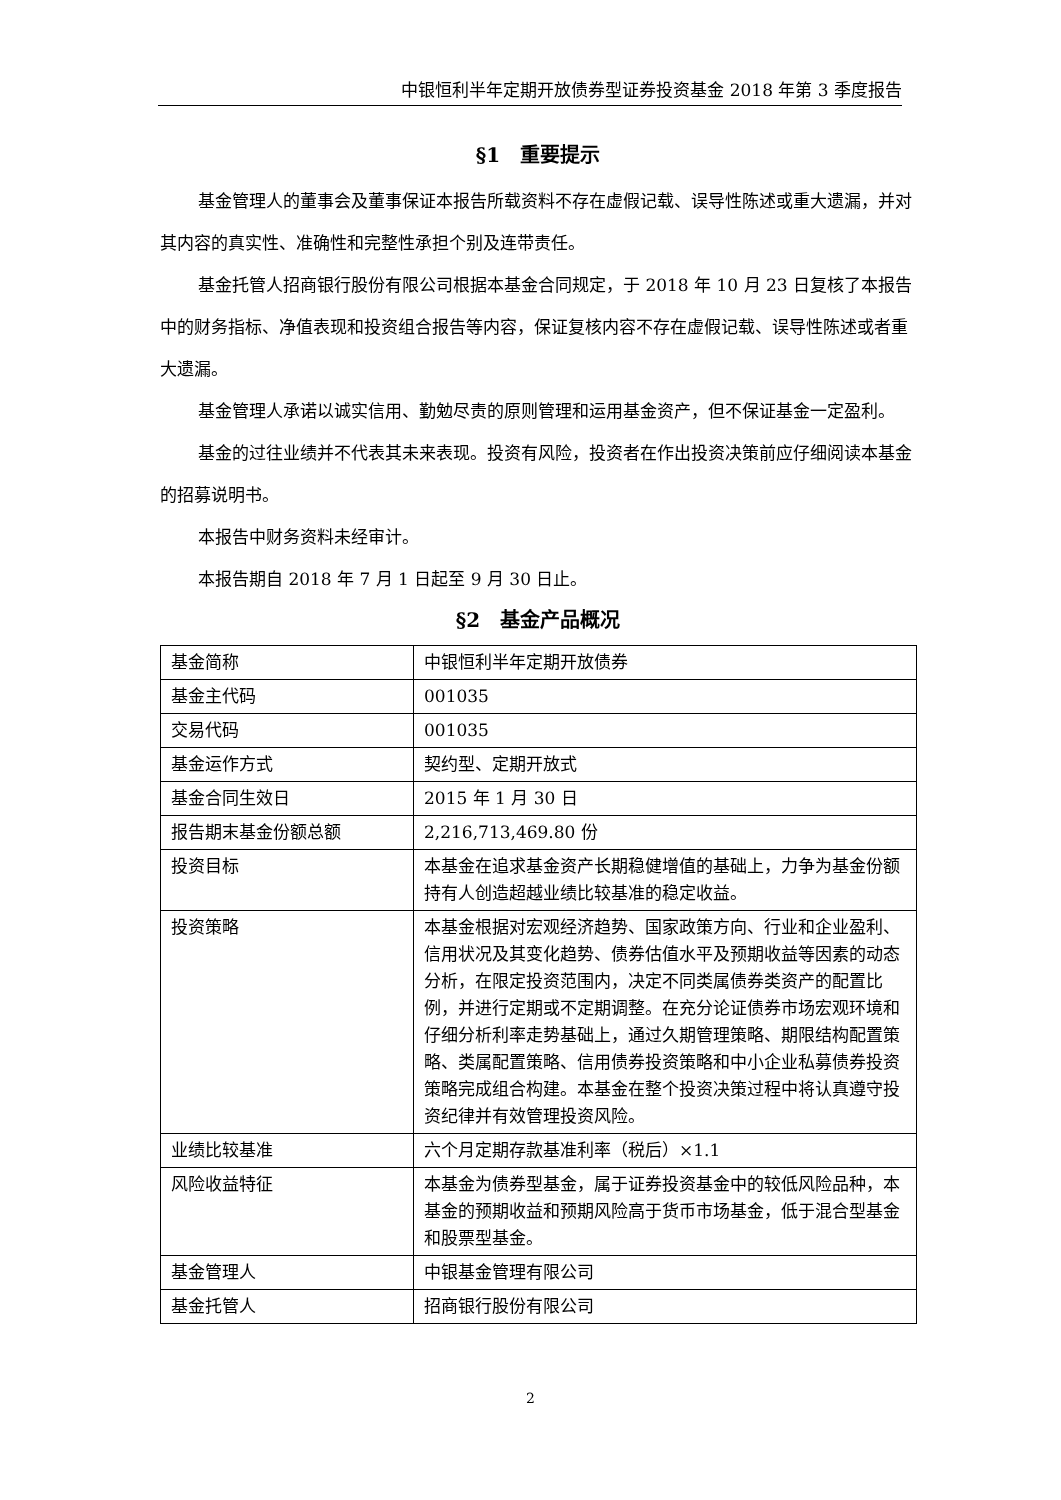中银恒利半年定期开放债券型证券投资基金 2018 年第 3 季度报告
§1　重要提示
基金管理人的董事会及董事保证本报告所载资料不存在虚假记载、误导性陈述或重大遗漏，并对其内容的真实性、准确性和完整性承担个别及连带责任。
基金托管人招商银行股份有限公司根据本基金合同规定，于 2018 年 10 月 23 日复核了本报告中的财务指标、净值表现和投资组合报告等内容，保证复核内容不存在虚假记载、误导性陈述或者重大遗漏。
基金管理人承诺以诚实信用、勤勉尽责的原则管理和运用基金资产，但不保证基金一定盈利。
基金的过往业绩并不代表其未来表现。投资有风险，投资者在作出投资决策前应仔细阅读本基金的招募说明书。
本报告中财务资料未经审计。
本报告期自 2018 年 7 月 1 日起至 9 月 30 日止。
§2　基金产品概况
| 基金简称 | 中银恒利半年定期开放债券 |
| 基金主代码 | 001035 |
| 交易代码 | 001035 |
| 基金运作方式 | 契约型、定期开放式 |
| 基金合同生效日 | 2015 年 1 月 30 日 |
| 报告期末基金份额总额 | 2,216,713,469.80 份 |
| 投资目标 | 本基金在追求基金资产长期稳健增值的基础上，力争为基金份额持有人创造超越业绩比较基准的稳定收益。 |
| 投资策略 | 本基金根据对宏观经济趋势、国家政策方向、行业和企业盈利、信用状况及其变化趋势、债券估值水平及预期收益等因素的动态分析，在限定投资范围内，决定不同类属债券类资产的配置比例，并进行定期或不定期调整。在充分论证债券市场宏观环境和仔细分析利率走势基础上，通过久期管理策略、期限结构配置策略、类属配置策略、信用债券投资策略和中小企业私募债券投资策略完成组合构建。本基金在整个投资决策过程中将认真遵守投资纪律并有效管理投资风险。 |
| 业绩比较基准 | 六个月定期存款基准利率（税后）×1.1 |
| 风险收益特征 | 本基金为债券型基金，属于证券投资基金中的较低风险品种，本基金的预期收益和预期风险高于货币市场基金，低于混合型基金和股票型基金。 |
| 基金管理人 | 中银基金管理有限公司 |
| 基金托管人 | 招商银行股份有限公司 |
2